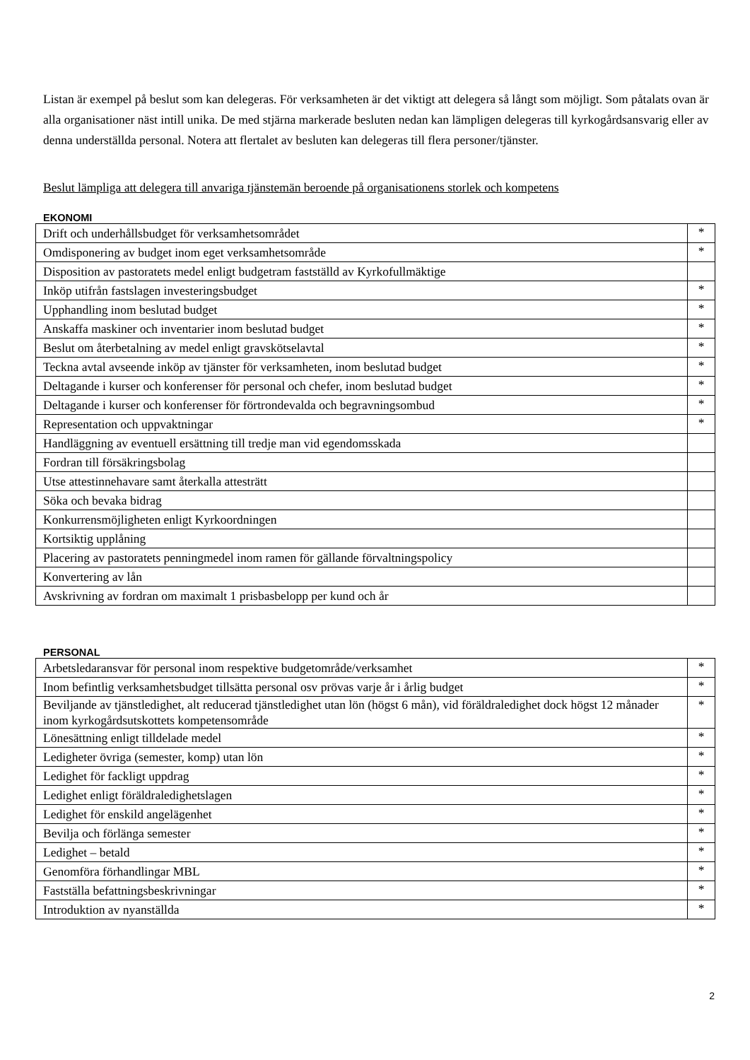Listan är exempel på beslut som kan delegeras. För verksamheten är det viktigt att delegera så långt som möjligt. Som påtalats ovan är alla organisationer näst intill unika. De med stjärna markerade besluten nedan kan lämpligen delegeras till kyrkogårdsansvarig eller av denna underställda personal. Notera att flertalet av besluten kan delegeras till flera personer/tjänster.
Beslut lämpliga att delegera till anvariga tjänstemän beroende på organisationens storlek och kompetens
EKONOMI
| Drift och underhållsbudget för verksamhetsområdet | * |
| Omdisponering av budget inom eget verksamhetsområde | * |
| Disposition av pastoratets medel enligt budgetram fastställd av Kyrkofullmäktige | |
| Inköp utifrån fastslagen investeringsbudget | * |
| Upphandling inom beslutad budget | * |
| Anskaffa maskiner och inventarier inom beslutad budget | * |
| Beslut om återbetalning av medel enligt gravskötselavtal | * |
| Teckna avtal avseende inköp av tjänster för verksamheten, inom beslutad budget | * |
| Deltagande i kurser och konferenser för personal och chefer, inom beslutad budget | * |
| Deltagande i kurser och konferenser för förtrondevalda och begravningsombud | * |
| Representation och uppvaktningar | * |
| Handläggning av eventuell ersättning till tredje man vid egendomsskada | |
| Fordran till försäkringsbolag | |
| Utse attestinnehavare samt återkalla attesträtt | |
| Söka och bevaka bidrag | |
| Konkurrensmöjligheten enligt Kyrkoordningen | |
| Kortsiktig upplåning | |
| Placering av pastoratets penningmedel inom ramen för gällande förvaltningspolicy | |
| Konvertering av lån | |
| Avskrivning av fordran om maximalt 1 prisbasbelopp per kund och år | |
PERSONAL
| Arbetsledaransvar för personal inom respektive budgetområde/verksamhet | * |
| Inom befintlig verksamhetsbudget tillsätta personal osv prövas varje år i årlig budget | * |
| Beviljande av tjänstledighet, alt reducerad tjänstledighet utan lön (högst 6 mån), vid föräldraledighet dock högst 12 månader inom kyrkogårdsutskottets kompetensområde | * |
| Lönesättning enligt tilldelade medel | * |
| Ledigheter övriga (semester, komp) utan lön | * |
| Ledighet för fackligt uppdrag | * |
| Ledighet enligt föräldraledighetslagen | * |
| Ledighet för enskild angelägenhet | * |
| Bevilja och förlänga semester | * |
| Ledighet – betald | * |
| Genomföra förhandlingar MBL | * |
| Fastställa befattningsbeskrivningar | * |
| Introduktion av nyanställda | * |
2